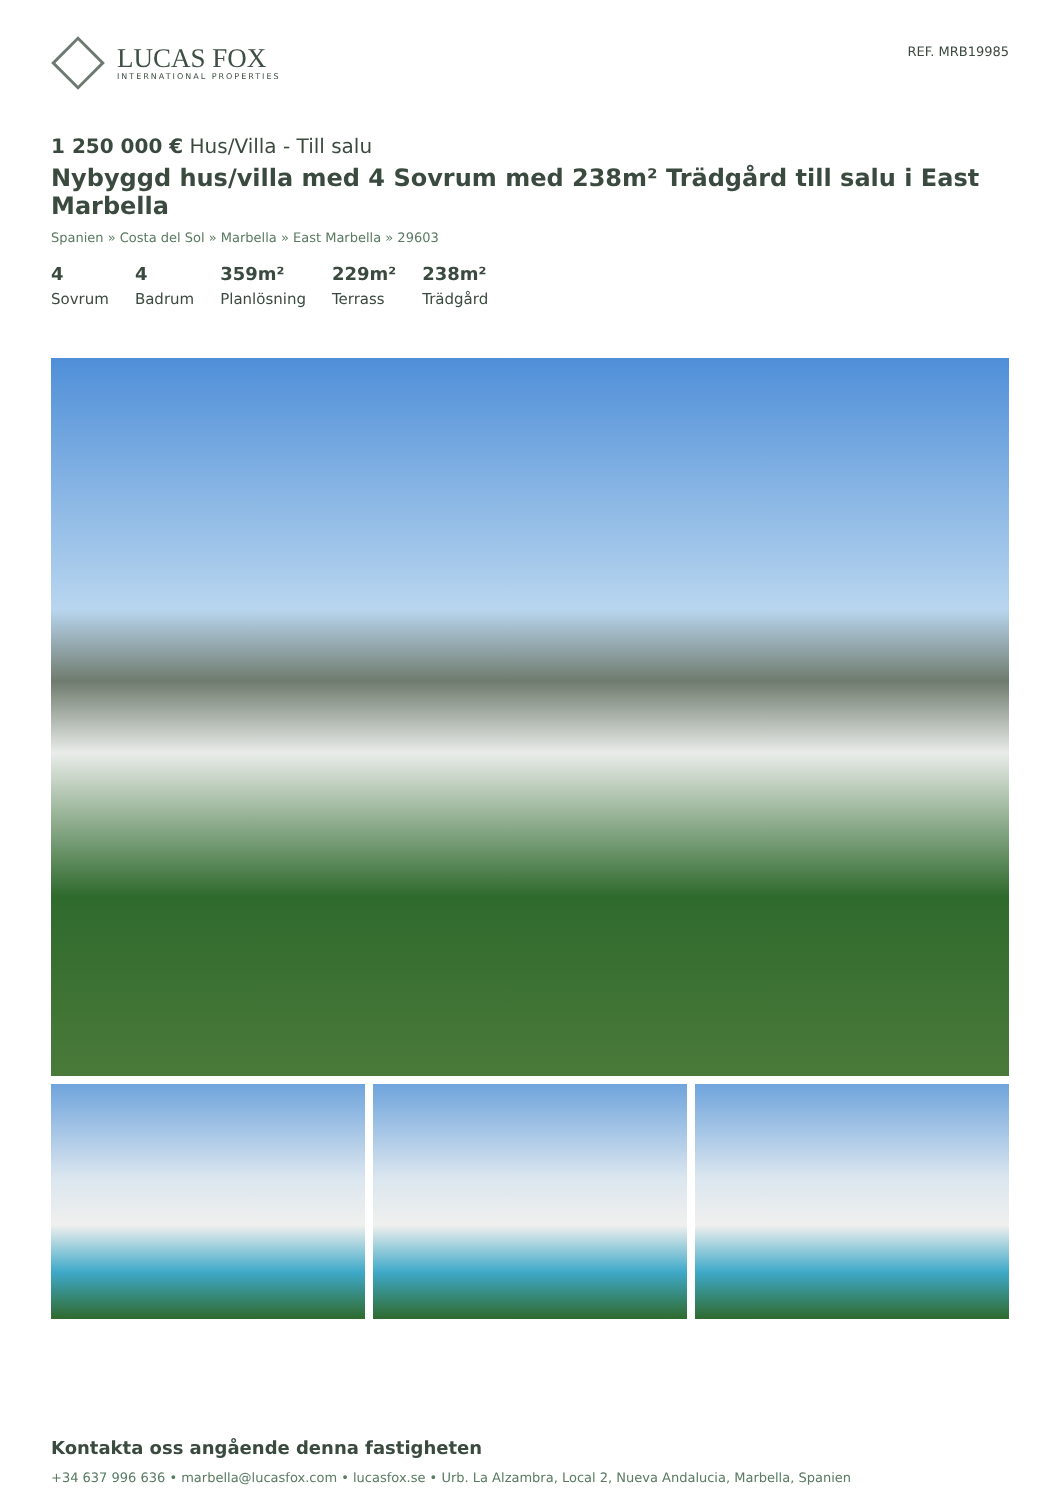LUCAS FOX
INTERNATIONAL PROPERTIES
REF. MRB19985
1 250 000 € Hus/Villa - Till salu
Nybyggd hus/villa med 4 Sovrum med 238m² Trädgård till salu i East Marbella
Spanien » Costa del Sol » Marbella » East Marbella » 29603
4
Sovrum
4
Badrum
359m²
Planlösning
229m²
Terrass
238m²
Trädgård
Kontakta oss angående denna fastigheten
+34 637 996 636 • marbella@lucasfox.com • lucasfox.se • Urb. La Alzambra, Local 2, Nueva Andalucia, Marbella, Spanien